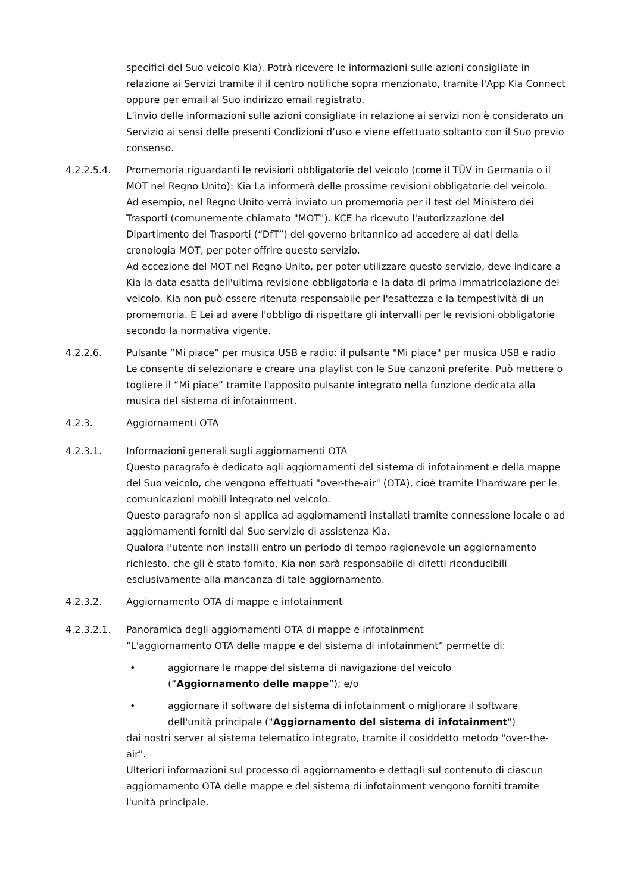specifici del Suo veicolo Kia). Potrà ricevere le informazioni sulle azioni consigliate in relazione ai Servizi tramite il il centro notifiche sopra menzionato, tramite l'App Kia Connect oppure per email al Suo indirizzo email registrato.
L’invio delle informazioni sulle azioni consigliate in relazione ai servizi non è considerato un Servizio ai sensi delle presenti Condizioni d’uso e viene effettuato soltanto con il Suo previo consenso.
4.2.2.5.4. Promemoria riguardanti le revisioni obbligatorie del veicolo (come il TÜV in Germania o il MOT nel Regno Unito): Kia La informerà delle prossime revisioni obbligatorie del veicolo.
Ad esempio, nel Regno Unito verrà inviato un promemoria per il test del Ministero dei Trasporti (comunemente chiamato "MOT"). KCE ha ricevuto l'autorizzazione del Dipartimento dei Trasporti (“DfT”) del governo britannico ad accedere ai dati della cronologia MOT, per poter offrire questo servizio.
Ad eccezione del MOT nel Regno Unito, per poter utilizzare questo servizio, deve indicare a Kia la data esatta dell'ultima revisione obbligatoria e la data di prima immatricolazione del veicolo. Kia non può essere ritenuta responsabile per l'esattezza e la tempestività di un promemoria. È Lei ad avere l'obbligo di rispettare gli intervalli per le revisioni obbligatorie secondo la normativa vigente.
4.2.2.6. Pulsante “Mi piace” per musica USB e radio: il pulsante "Mi piace" per musica USB e radio Le consente di selezionare e creare una playlist con le Sue canzoni preferite. Può mettere o togliere il “Mi piace” tramite l'apposito pulsante integrato nella funzione dedicata alla musica del sistema di infotainment.
4.2.3. Aggiornamenti OTA
4.2.3.1. Informazioni generali sugli aggiornamenti OTA
Questo paragrafo è dedicato agli aggiornamenti del sistema di infotainment e della mappe del Suo veicolo, che vengono effettuati "over-the-air" (OTA), cioè tramite l'hardware per le comunicazioni mobili integrato nel veicolo.
Questo paragrafo non si applica ad aggiornamenti installati tramite connessione locale o ad aggiornamenti forniti dal Suo servizio di assistenza Kia.
Qualora l'utente non installi entro un periodo di tempo ragionevole un aggiornamento richiesto, che gli è stato fornito, Kia non sarà responsabile di difetti riconducibili esclusivamente alla mancanza di tale aggiornamento.
4.2.3.2. Aggiornamento OTA di mappe e infotainment
4.2.3.2.1. Panoramica degli aggiornamenti OTA di mappe e infotainment
“L'aggiornamento OTA delle mappe e del sistema di infotainment” permette di:
• aggiornare le mappe del sistema di navigazione del veicolo
(“Aggiornamento delle mappe”); e/o
• aggiornare il software del sistema di infotainment o migliorare il software
dell'unità principale ("Aggiornamento del sistema di infotainment")
dai nostri server al sistema telematico integrato, tramite il cosiddetto metodo "over-the-air".
Ulteriori informazioni sul processo di aggiornamento e dettagli sul contenuto di ciascun aggiornamento OTA delle mappe e del sistema di infotainment vengono forniti tramite l'unità principale.